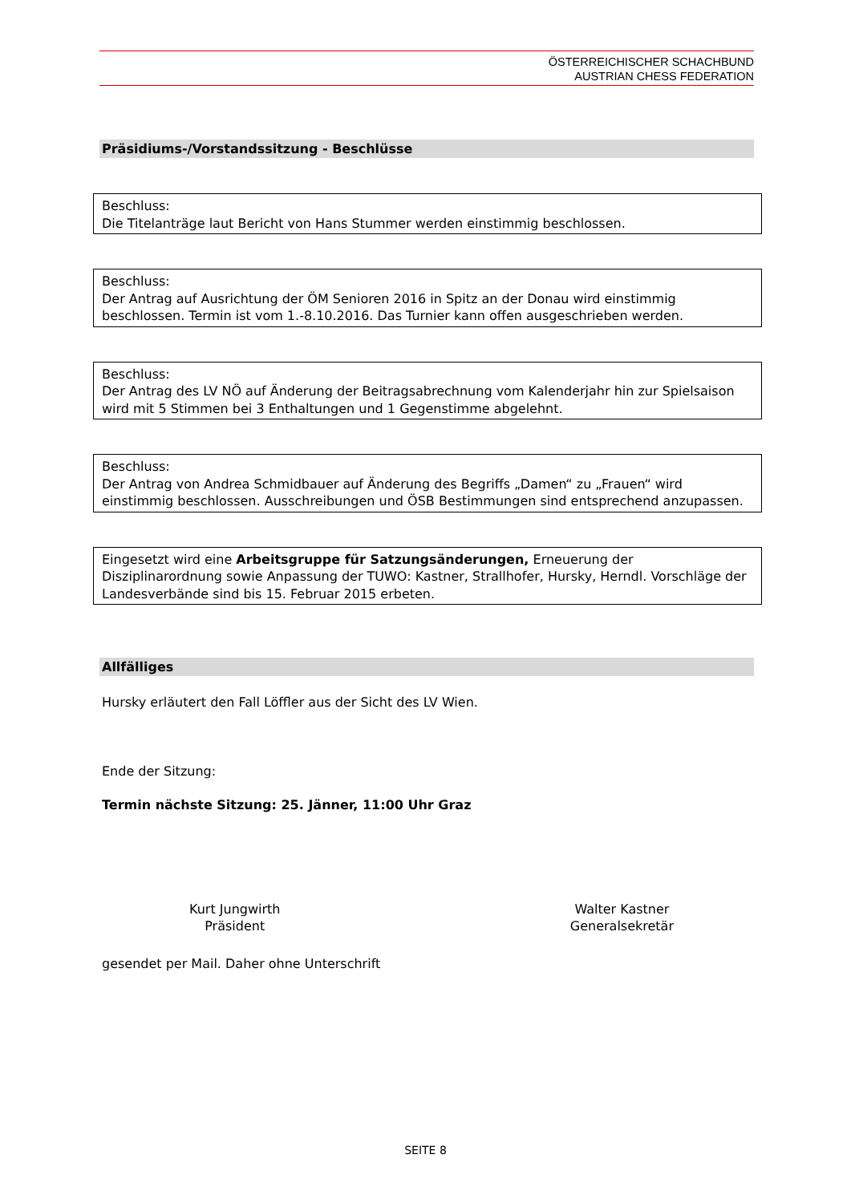ÖSTERREICHISCHER SCHACHBUND
AUSTRIAN CHESS FEDERATION
Präsidiums-/Vorstandssitzung - Beschlüsse
Beschluss:
Die Titelanträge laut Bericht von Hans Stummer werden einstimmig beschlossen.
Beschluss:
Der Antrag auf Ausrichtung der ÖM Senioren 2016 in Spitz an der Donau wird einstimmig beschlossen. Termin ist vom 1.-8.10.2016. Das Turnier kann offen ausgeschrieben werden.
Beschluss:
Der Antrag des LV NÖ auf Änderung der Beitragsabrechnung vom Kalenderjahr hin zur Spielsaison wird mit 5 Stimmen bei 3 Enthaltungen und 1 Gegenstimme abgelehnt.
Beschluss:
Der Antrag von Andrea Schmidbauer auf Änderung des Begriffs „Damen“ zu „Frauen“ wird einstimmig beschlossen. Ausschreibungen und ÖSB Bestimmungen sind entsprechend anzupassen.
Eingesetzt wird eine Arbeitsgruppe für Satzungsänderungen, Erneuerung der Disziplinarordnung sowie Anpassung der TUWO: Kastner, Strallhofer, Hursky, Herndl. Vorschläge der Landesverbände sind bis 15. Februar 2015 erbeten.
Allfälliges
Hursky erläutert den Fall Löffler aus der Sicht des LV Wien.
Ende der Sitzung:
Termin nächste Sitzung: 25. Jänner, 11:00 Uhr Graz
Kurt Jungwirth
Präsident
Walter Kastner
Generalsekretär
gesendet per Mail. Daher ohne Unterschrift
SEITE 8